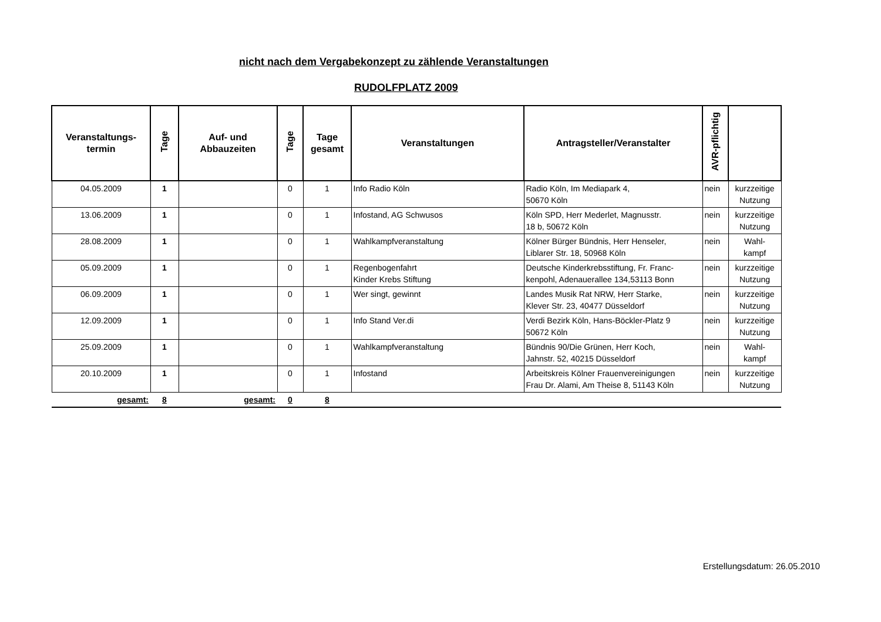nicht nach dem Vergabekonzept zu zählende Veranstaltungen
RUDOLFPLATZ 2009
| Veranstaltungs- termin | Tage | Auf- und Abbauzeiten | Tage | Tage gesamt | Veranstaltungen | Antragsteller/Veranstalter | AVR-pflichtig | |
| --- | --- | --- | --- | --- | --- | --- | --- | --- |
| 04.05.2009 | 1 | | 0 | 1 | Info Radio Köln | Radio Köln, Im Mediapark 4, 50670 Köln | nein | kurzzeitige Nutzung |
| 13.06.2009 | 1 | | 0 | 1 | Infostand, AG Schwusos | Köln SPD, Herr Mederlet, Magnusstr. 18 b, 50672 Köln | nein | kurzzeitige Nutzung |
| 28.08.2009 | 1 | | 0 | 1 | Wahlkampfveranstaltung | Kölner Bürger Bündnis, Herr Henseler, Liblarer Str. 18, 50968 Köln | nein | Wahl- kampf |
| 05.09.2009 | 1 | | 0 | 1 | Regenbogenfahrt Kinder Krebs Stiftung | Deutsche Kinderkrebsstiftung, Fr. Franc- kenpohl, Adenauerallee 134,53113 Bonn | nein | kurzzeitige Nutzung |
| 06.09.2009 | 1 | | 0 | 1 | Wer singt, gewinnt | Landes Musik Rat NRW, Herr Starke, Klever Str. 23, 40477 Düsseldorf | nein | kurzzeitige Nutzung |
| 12.09.2009 | 1 | | 0 | 1 | Info Stand Ver.di | Verdi Bezirk Köln, Hans-Böckler-Platz 9 50672 Köln | nein | kurzzeitige Nutzung |
| 25.09.2009 | 1 | | 0 | 1 | Wahlkampfveranstaltung | Bündnis 90/Die Grünen, Herr Koch, Jahnstr. 52, 40215 Düsseldorf | nein | Wahl- kampf |
| 20.10.2009 | 1 | | 0 | 1 | Infostand | Arbeitskreis Kölner Frauenvereinigungen Frau Dr. Alami, Am Theise 8, 51143 Köln | nein | kurzzeitige Nutzung |
| gesamt: | 8 | gesamt: | 0 | 8 | | | | |
Erstellungsdatum: 26.05.2010